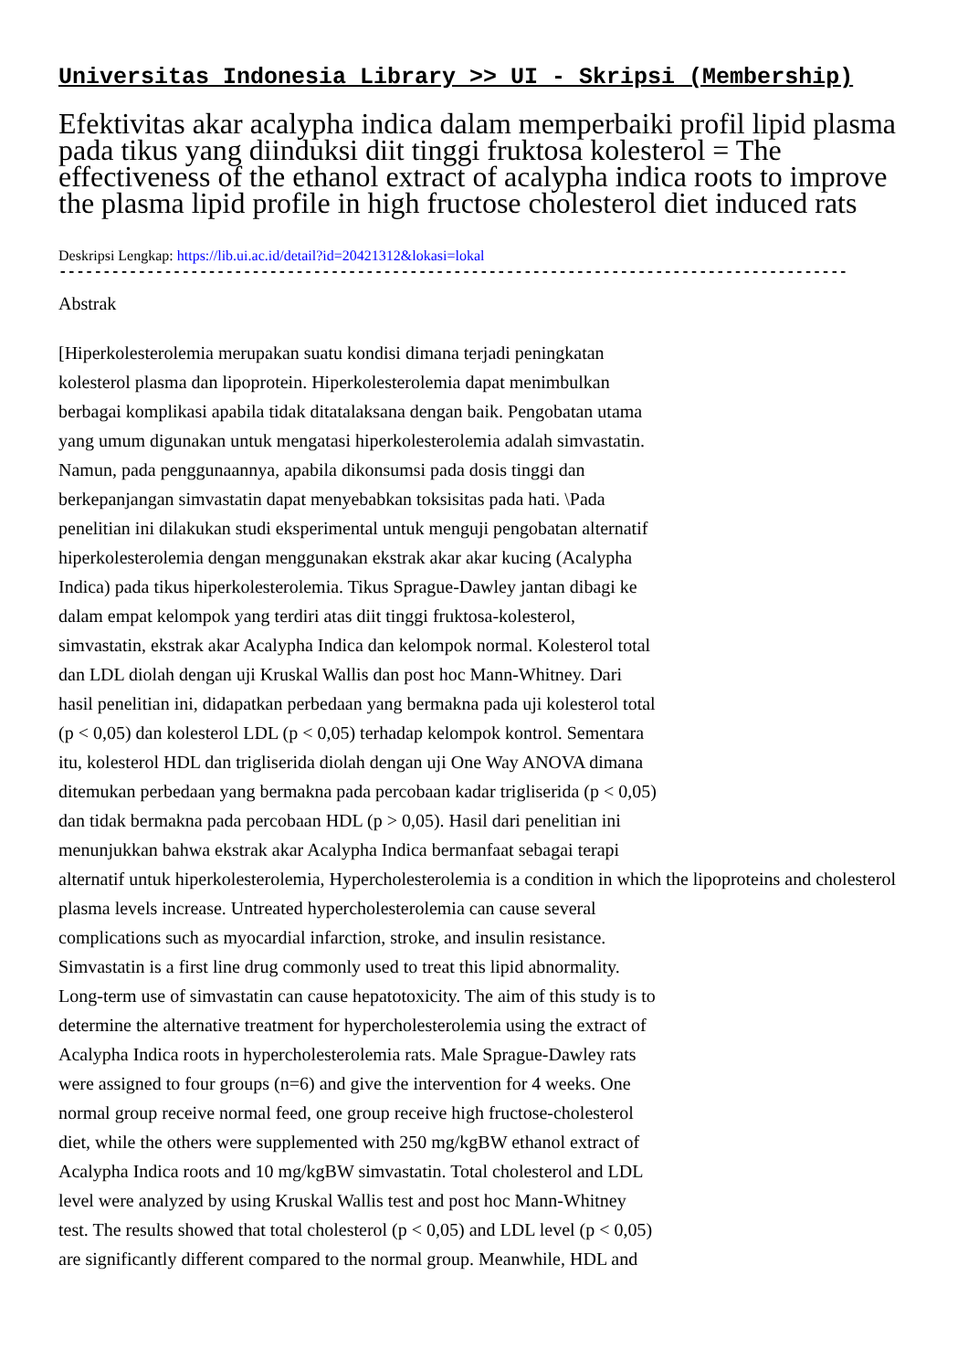Universitas Indonesia Library >> UI - Skripsi (Membership)
Efektivitas akar acalypha indica dalam memperbaiki profil lipid plasma pada tikus yang diinduksi diit tinggi fruktosa kolesterol = The effectiveness of the ethanol extract of acalypha indica roots to improve the plasma lipid profile in high fructose cholesterol diet induced rats
Deskripsi Lengkap: https://lib.ui.ac.id/detail?id=20421312&lokasi=lokal
------------------------------------------------------------------------------------------
Abstrak
[Hiperkolesterolemia merupakan suatu kondisi dimana terjadi peningkatan
kolesterol plasma dan lipoprotein. Hiperkolesterolemia dapat menimbulkan
berbagai komplikasi apabila tidak ditatalaksana dengan baik. Pengobatan utama
yang umum digunakan untuk mengatasi hiperkolesterolemia adalah simvastatin.
Namun, pada penggunaannya, apabila dikonsumsi pada dosis tinggi dan
berkepanjangan simvastatin dapat menyebabkan toksisitas pada hati. \Pada
penelitian ini dilakukan studi eksperimental untuk menguji pengobatan alternatif
hiperkolesterolemia dengan menggunakan ekstrak akar akar kucing (Acalypha
Indica) pada tikus hiperkolesterolemia. Tikus Sprague-Dawley jantan dibagi ke
dalam empat kelompok yang terdiri atas diit tinggi fruktosa-kolesterol,
simvastatin, ekstrak akar Acalypha Indica dan kelompok normal. Kolesterol total
dan LDL diolah dengan uji Kruskal Wallis dan post hoc Mann-Whitney. Dari
hasil penelitian ini, didapatkan perbedaan yang bermakna pada uji kolesterol total
(p < 0,05) dan kolesterol LDL (p < 0,05) terhadap kelompok kontrol. Sementara
itu, kolesterol HDL dan trigliserida diolah dengan uji One Way ANOVA dimana
ditemukan perbedaan yang bermakna pada percobaan kadar trigliserida (p < 0,05)
dan tidak bermakna pada percobaan HDL (p > 0,05). Hasil dari penelitian ini
menunjukkan bahwa ekstrak akar Acalypha Indica bermanfaat sebagai terapi
alternatif untuk hiperkolesterolemia, Hypercholesterolemia is a condition in which the lipoproteins and cholesterol
plasma levels increase. Untreated hypercholesterolemia can cause several
complications such as myocardial infarction, stroke, and insulin resistance.
Simvastatin is a first line drug commonly used to treat this lipid abnormality.
Long-term use of simvastatin can cause hepatotoxicity. The aim of this study is to
determine the alternative treatment for hypercholesterolemia using the extract of
Acalypha Indica roots in hypercholesterolemia rats. Male Sprague-Dawley rats
were assigned to four groups (n=6) and give the intervention for 4 weeks. One
normal group receive normal feed, one group receive high fructose-cholesterol
diet, while the others were supplemented with 250 mg/kgBW ethanol extract of
Acalypha Indica roots and 10 mg/kgBW simvastatin. Total cholesterol and LDL
level were analyzed by using Kruskal Wallis test and post hoc Mann-Whitney
test. The results showed that total cholesterol (p < 0,05) and LDL level (p < 0,05)
are significantly different compared to the normal group. Meanwhile, HDL and